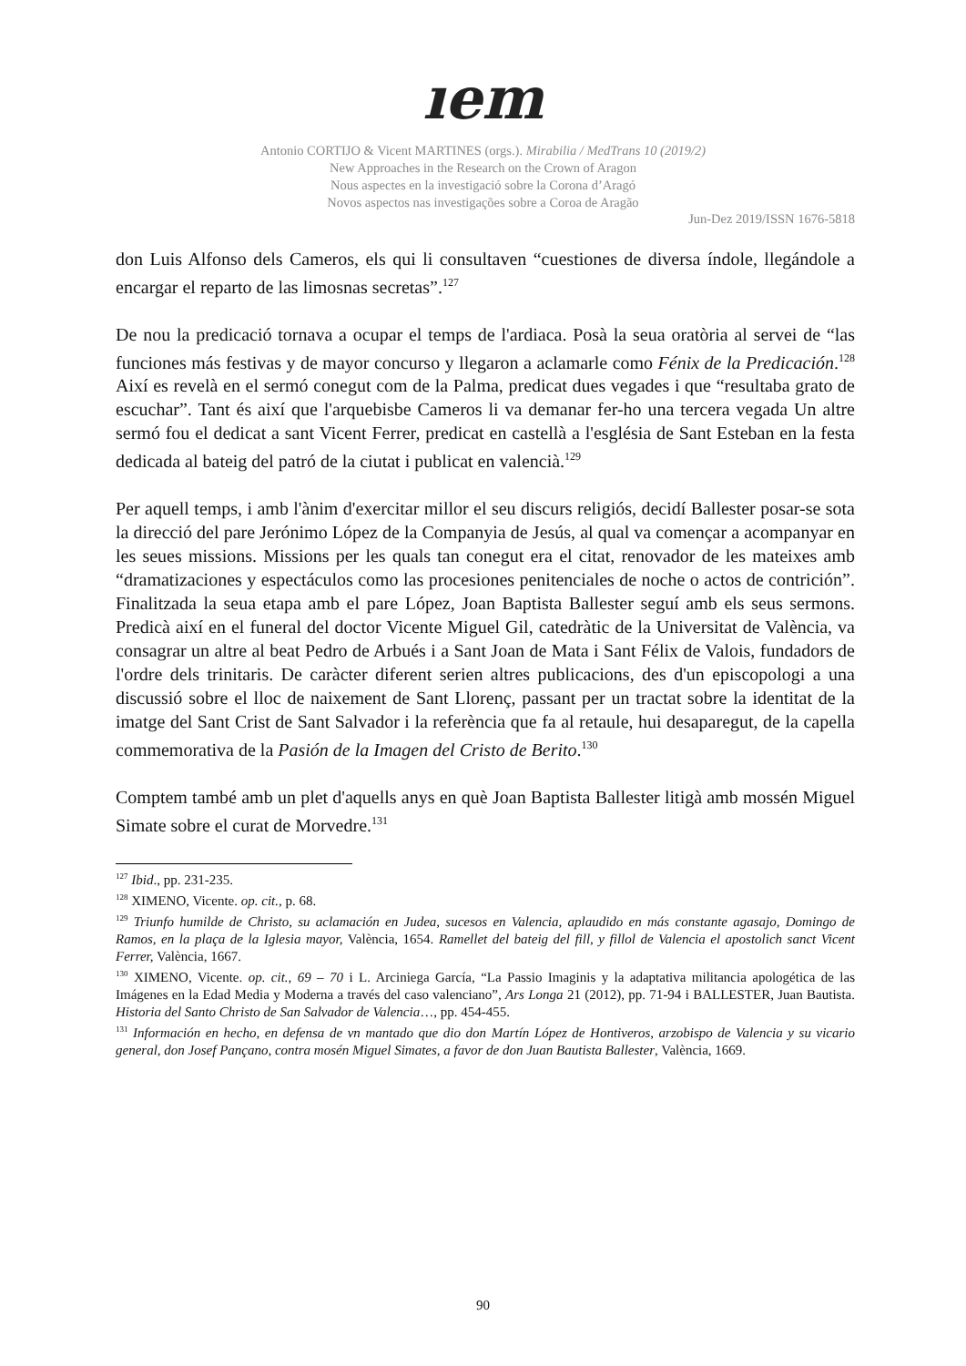ıem
Antonio CORTIJO & Vicent MARTINES (orgs.). Mirabilia / MedTrans 10 (2019/2)
New Approaches in the Research on the Crown of Aragon
Nous aspectes en la investigació sobre la Corona d’Aragó
Novos aspectos nas investigações sobre a Coroa de Aragão
Jun-Dez 2019/ISSN 1676-5818
don Luis Alfonso dels Cameros, els qui li consultaven “cuestiones de diversa índole, llegándole a encargar el reparto de las limosnas secretas”.<sup>127</sup>
De nou la predicació tornava a ocupar el temps de l'ardiaca. Posà la seua oratòria al servei de “las funciones más festivas y de mayor concurso y llegaron a aclamarle como Fénix de la Predicación.<sup>128</sup> Així es revelà en el sermó conegut com de la Palma, predicat dues vegades i que “resultaba grato de escuchar”. Tant és així que l'arquebisbe Cameros li va demanar fer-ho una tercera vegada Un altre sermó fou el dedicat a sant Vicent Ferrer, predicat en castellà a l'església de Sant Esteban en la festa dedicada al bateig del patró de la ciutat i publicat en valencià.<sup>129</sup>
Per aquell temps, i amb l'ànim d'exercitar millor el seu discurs religiós, decidí Ballester posar-se sota la direcció del pare Jerónimo López de la Companyia de Jesús, al qual va començar a acompanyar en les seues missions. Missions per les quals tan conegut era el citat, renovador de les mateixes amb “dramatizaciones y espectáculos como las procesiones penitenciales de noche o actos de contrición”. Finalitzada la seua etapa amb el pare López, Joan Baptista Ballester seguí amb els seus sermons. Predicà així en el funeral del doctor Vicente Miguel Gil, catedràtic de la Universitat de València, va consagrar un altre al beat Pedro de Arbués i a Sant Joan de Mata i Sant Félix de Valois, fundadors de l'ordre dels trinitaris. De caràcter diferent serien altres publicacions, des d'un episcopologi a una discussió sobre el lloc de naixement de Sant Llorenç, passant per un tractat sobre la identitat de la imatge del Sant Crist de Sant Salvador i la referència que fa al retaule, hui desaparegut, de la capella commemorativa de la Pasión de la Imagen del Cristo de Berito.<sup>130</sup>
Comptem també amb un plet d'aquells anys en què Joan Baptista Ballester litigà amb mossén Miguel Simate sobre el curat de Morvedre.<sup>131</sup>
<sup>127</sup> Ibid., pp. 231-235.
<sup>128</sup> XIMENO, Vicente. op. cit., p. 68.
<sup>129</sup> Triunfo humilde de Christo, su aclamación en Judea, sucesos en Valencia, aplaudido en más constante agasajo, Domingo de Ramos, en la plaça de la Iglesia mayor, València, 1654. Ramellet del bateig del fill, y fillol de Valencia el apostolich sanct Vicent Ferrer, València, 1667.
<sup>130</sup> XIMENO, Vicente. op. cit., 69 – 70 i L. Arciniega García, “La Passio Imaginis y la adaptativa militancia apologética de las Imágenes en la Edad Media y Moderna a través del caso valenciano”, Ars Longa 21 (2012), pp. 71-94 i BALLESTER, Juan Bautista. Historia del Santo Christo de San Salvador de Valencia…, pp. 454-455.
<sup>131</sup> Información en hecho, en defensa de vn mantado que dio don Martín López de Hontiveros, arzobispo de Valencia y su vicario general, don Josef Pançano, contra mosén Miguel Simates, a favor de don Juan Bautista Ballester, València, 1669.
90